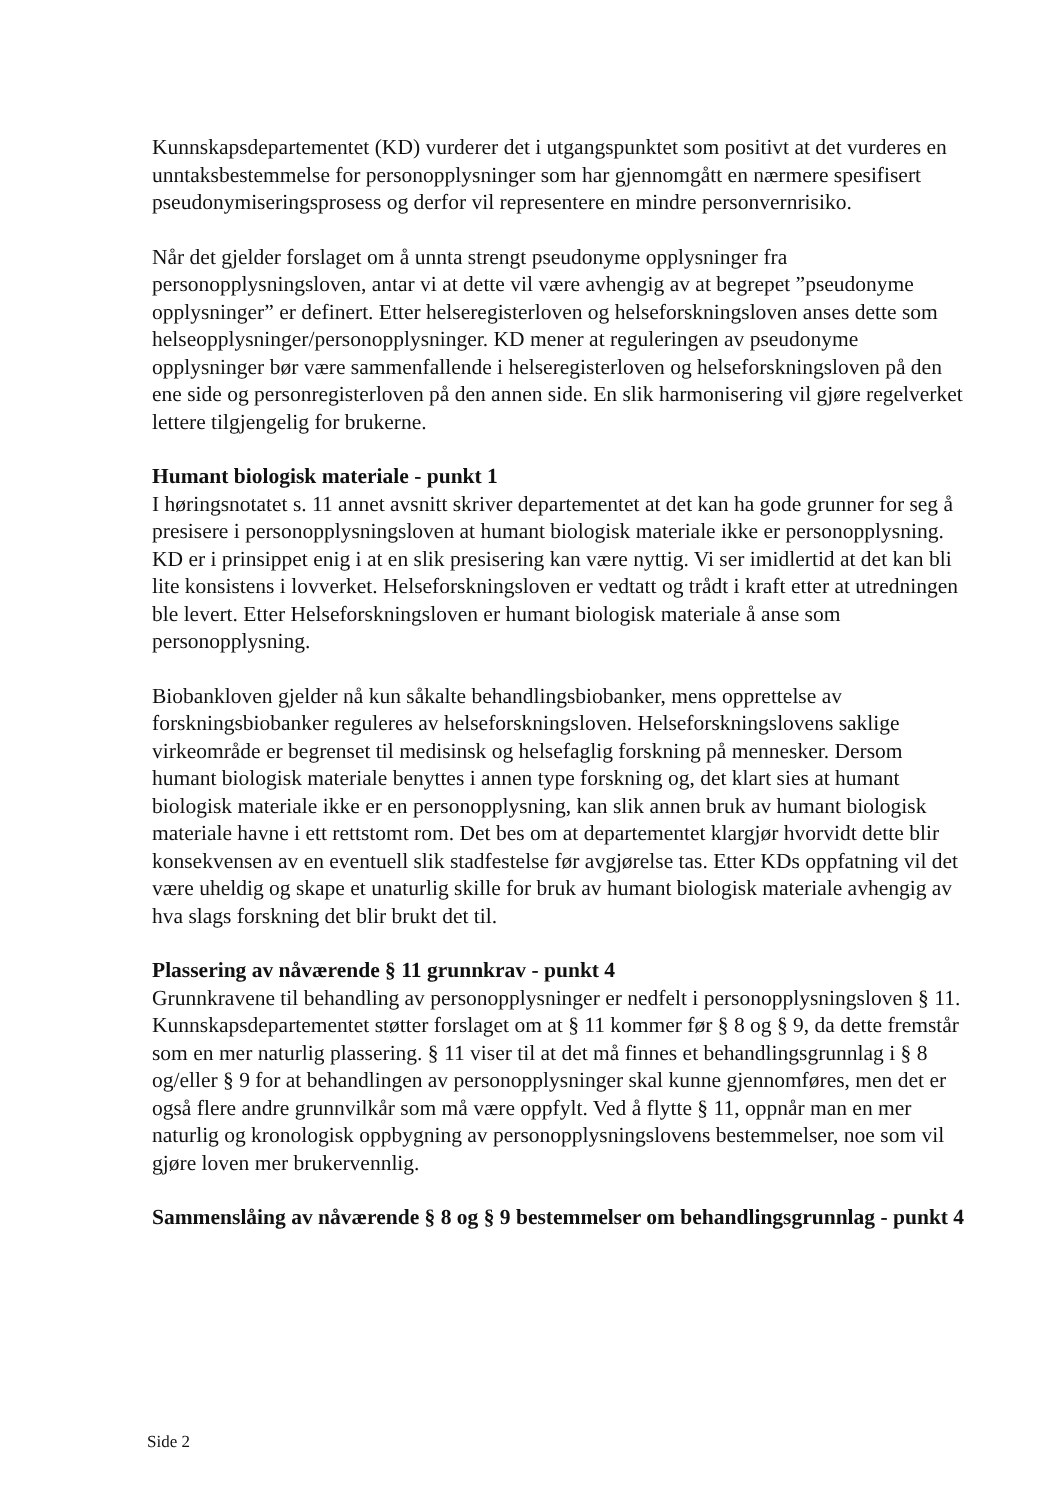Kunnskapsdepartementet (KD) vurderer det i utgangspunktet som positivt at det vurderes en unntaksbestemmelse for personopplysninger som har gjennomgått en nærmere spesifisert pseudonymiseringsprosess og derfor vil representere en mindre personvernrisiko.
Når det gjelder forslaget om å unnta strengt pseudonyme opplysninger fra personopplysningsloven, antar vi at dette vil være avhengig av at begrepet ”pseudonyme opplysninger” er definert. Etter helseregisterloven og helseforskningsloven anses dette som helseopplysninger/personopplysninger. KD mener at reguleringen av pseudonyme opplysninger bør være sammenfallende i helseregisterloven og helseforskningsloven på den ene side og personregisterloven på den annen side. En slik harmonisering vil gjøre regelverket lettere tilgjengelig for brukerne.
Humant biologisk materiale - punkt 1
I høringsnotatet s. 11 annet avsnitt skriver departementet at det kan ha gode grunner for seg å presisere i personopplysningsloven at humant biologisk materiale ikke er personopplysning. KD er i prinsippet enig i at en slik presisering kan være nyttig. Vi ser imidlertid at det kan bli lite konsistens i lovverket. Helseforskningsloven er vedtatt og trådt i kraft etter at utredningen ble levert. Etter Helseforskningsloven er humant biologisk materiale å anse som personopplysning.
Biobankloven gjelder nå kun såkalte behandlingsbiobanker, mens opprettelse av forskningsbiobanker reguleres av helseforskningsloven. Helseforskningslovens saklige virkeområde er begrenset til medisinsk og helsefaglig forskning på mennesker. Dersom humant biologisk materiale benyttes i annen type forskning og, det klart sies at humant biologisk materiale ikke er en personopplysning, kan slik annen bruk av humant biologisk materiale havne i ett rettstomt rom. Det bes om at departementet klargjør hvorvidt dette blir konsekvensen av en eventuell slik stadfestelse før avgjørelse tas. Etter KDs oppfatning vil det være uheldig og skape et unaturlig skille for bruk av humant biologisk materiale avhengig av hva slags forskning det blir brukt det til.
Plassering av nåværende § 11 grunnkrav - punkt 4
Grunnkravene til behandling av personopplysninger er nedfelt i personopplysningsloven § 11. Kunnskapsdepartementet støtter forslaget om at § 11 kommer før § 8 og § 9, da dette fremstår som en mer naturlig plassering. § 11 viser til at det må finnes et behandlingsgrunnlag i § 8 og/eller § 9 for at behandlingen av personopplysninger skal kunne gjennomføres, men det er også flere andre grunnvilkår som må være oppfylt. Ved å flytte § 11, oppnår man en mer naturlig og kronologisk oppbygning av personopplysningslovens bestemmelser, noe som vil gjøre loven mer brukervennlig.
Sammenslåing av nåværende § 8 og § 9 bestemmelser om behandlingsgrunnlag - punkt 4
Side 2